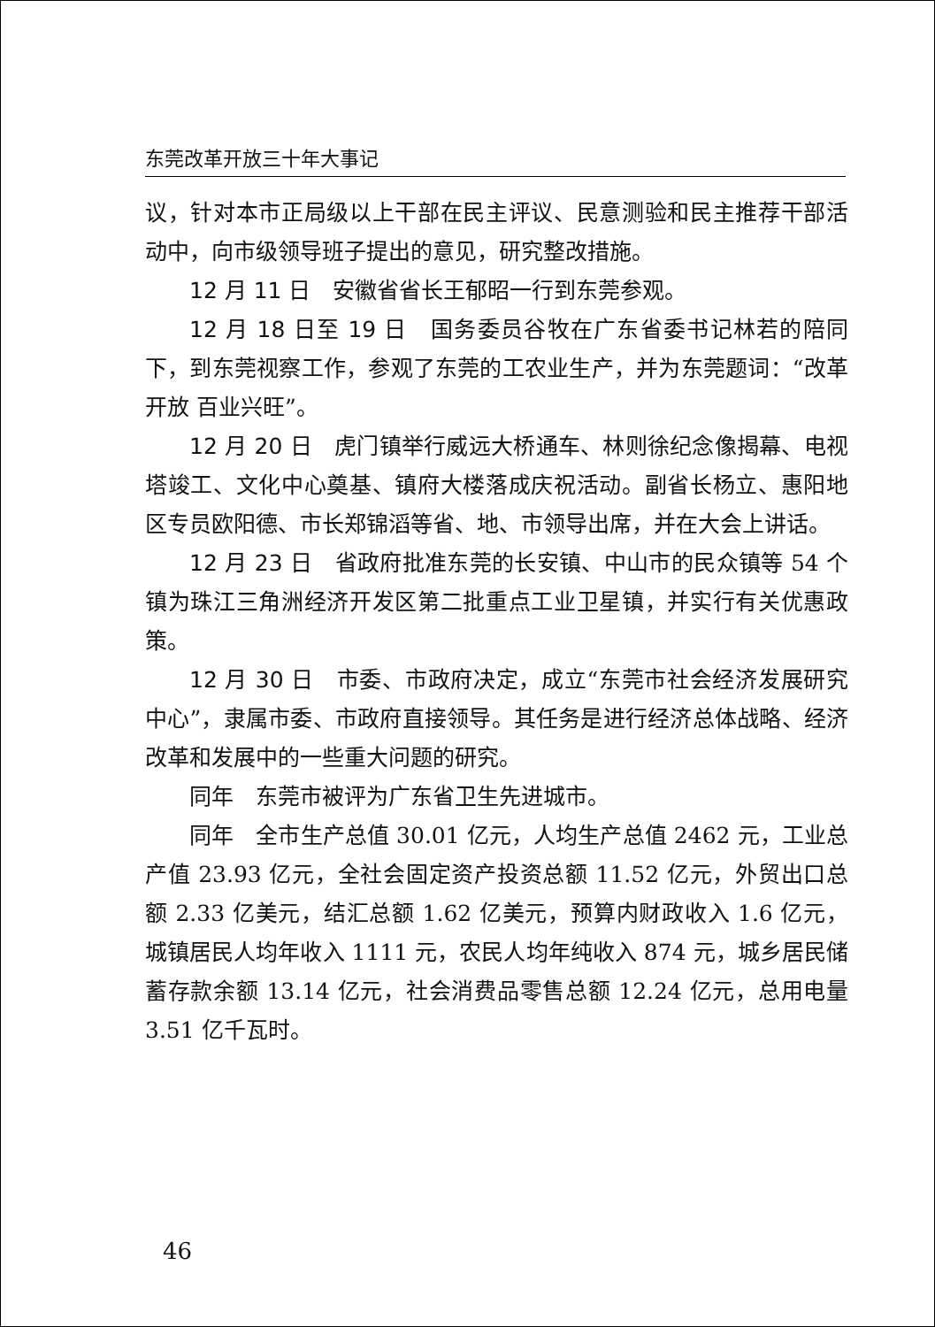东莞改革开放三十年大事记
议，针对本市正局级以上干部在民主评议、民意测验和民主推荐干部活动中，向市级领导班子提出的意见，研究整改措施。
12 月 11 日　安徽省省长王郁昭一行到东莞参观。
12 月 18 日至 19 日　国务委员谷牧在广东省委书记林若的陪同下，到东莞视察工作，参观了东莞的工农业生产，并为东莞题词：“改革开放 百业兴旺”。
12 月 20 日　虎门镇举行威远大桥通车、林则徐纪念像揭幕、电视塔竣工、文化中心奠基、镇府大楼落成庆祝活动。副省长杨立、惠阳地区专员欧阳德、市长郑锦滔等省、地、市领导出席，并在大会上讲话。
12 月 23 日　省政府批准东莞的长安镇、中山市的民众镇等 54 个镇为珠江三角洲经济开发区第二批重点工业卫星镇，并实行有关优惠政策。
12 月 30 日　市委、市政府决定，成立“东莞市社会经济发展研究中心”，隶属市委、市政府直接领导。其任务是进行经济总体战略、经济改革和发展中的一些重大问题的研究。
同年　东莞市被评为广东省卫生先进城市。
同年　全市生产总值 30.01 亿元，人均生产总值 2462 元，工业总产值 23.93 亿元，全社会固定资产投资总额 11.52 亿元，外贸出口总额 2.33 亿美元，结汇总额 1.62 亿美元，预算内财政收入 1.6 亿元，城镇居民人均年收入 1111 元，农民人均年纯收入 874 元，城乡居民储蓄存款余额 13.14 亿元，社会消费品零售总额 12.24 亿元，总用电量 3.51 亿千瓦时。
46